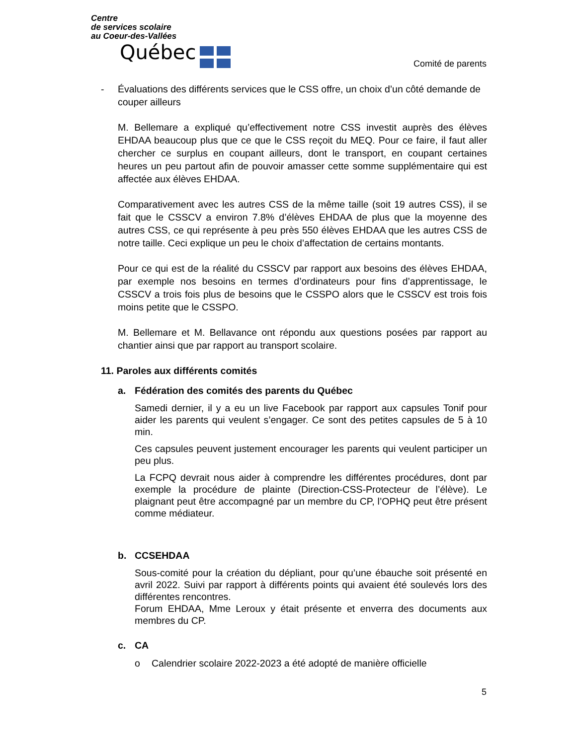Centre
de services scolaire
au Coeur-des-Vallées
Québec
Comité de parents
- Évaluations des différents services que le CSS offre, un choix d’un côté demande de couper ailleurs
M. Bellemare a expliqué qu’effectivement notre CSS investit auprès des élèves EHDAA beaucoup plus que ce que le CSS reçoit du MEQ. Pour ce faire, il faut aller chercher ce surplus en coupant ailleurs, dont le transport, en coupant certaines heures un peu partout afin de pouvoir amasser cette somme supplémentaire qui est affectée aux élèves EHDAA.
Comparativement avec les autres CSS de la même taille (soit 19 autres CSS), il se fait que le CSSCV a environ 7.8% d’élèves EHDAA de plus que la moyenne des autres CSS, ce qui représente à peu près 550 élèves EHDAA que les autres CSS de notre taille. Ceci explique un peu le choix d’affectation de certains montants.
Pour ce qui est de la réalité du CSSCV par rapport aux besoins des élèves EHDAA, par exemple nos besoins en termes d’ordinateurs pour fins d’apprentissage, le CSSCV a trois fois plus de besoins que le CSSPO alors que le CSSCV est trois fois moins petite que le CSSPO.
M. Bellemare et M. Bellavance ont répondu aux questions posées par rapport au chantier ainsi que par rapport au transport scolaire.
11. Paroles aux différents comités
a. Fédération des comités des parents du Québec
Samedi dernier, il y a eu un live Facebook par rapport aux capsules Tonif pour aider les parents qui veulent s’engager. Ce sont des petites capsules de 5 à 10 min.
Ces capsules peuvent justement encourager les parents qui veulent participer un peu plus.
La FCPQ devrait nous aider à comprendre les différentes procédures, dont par exemple la procédure de plainte (Direction-CSS-Protecteur de l’élève). Le plaignant peut être accompagné par un membre du CP, l’OPHQ peut être présent comme médiateur.
b. CCSEHDAA
Sous-comité pour la création du dépliant, pour qu’une ébauche soit présenté en avril 2022. Suivi par rapport à différents points qui avaient été soulevés lors des différentes rencontres.
Forum EHDAA, Mme Leroux y était présente et enverra des documents aux membres du CP.
c. CA
o Calendrier scolaire 2022-2023 a été adopté de manière officielle
5